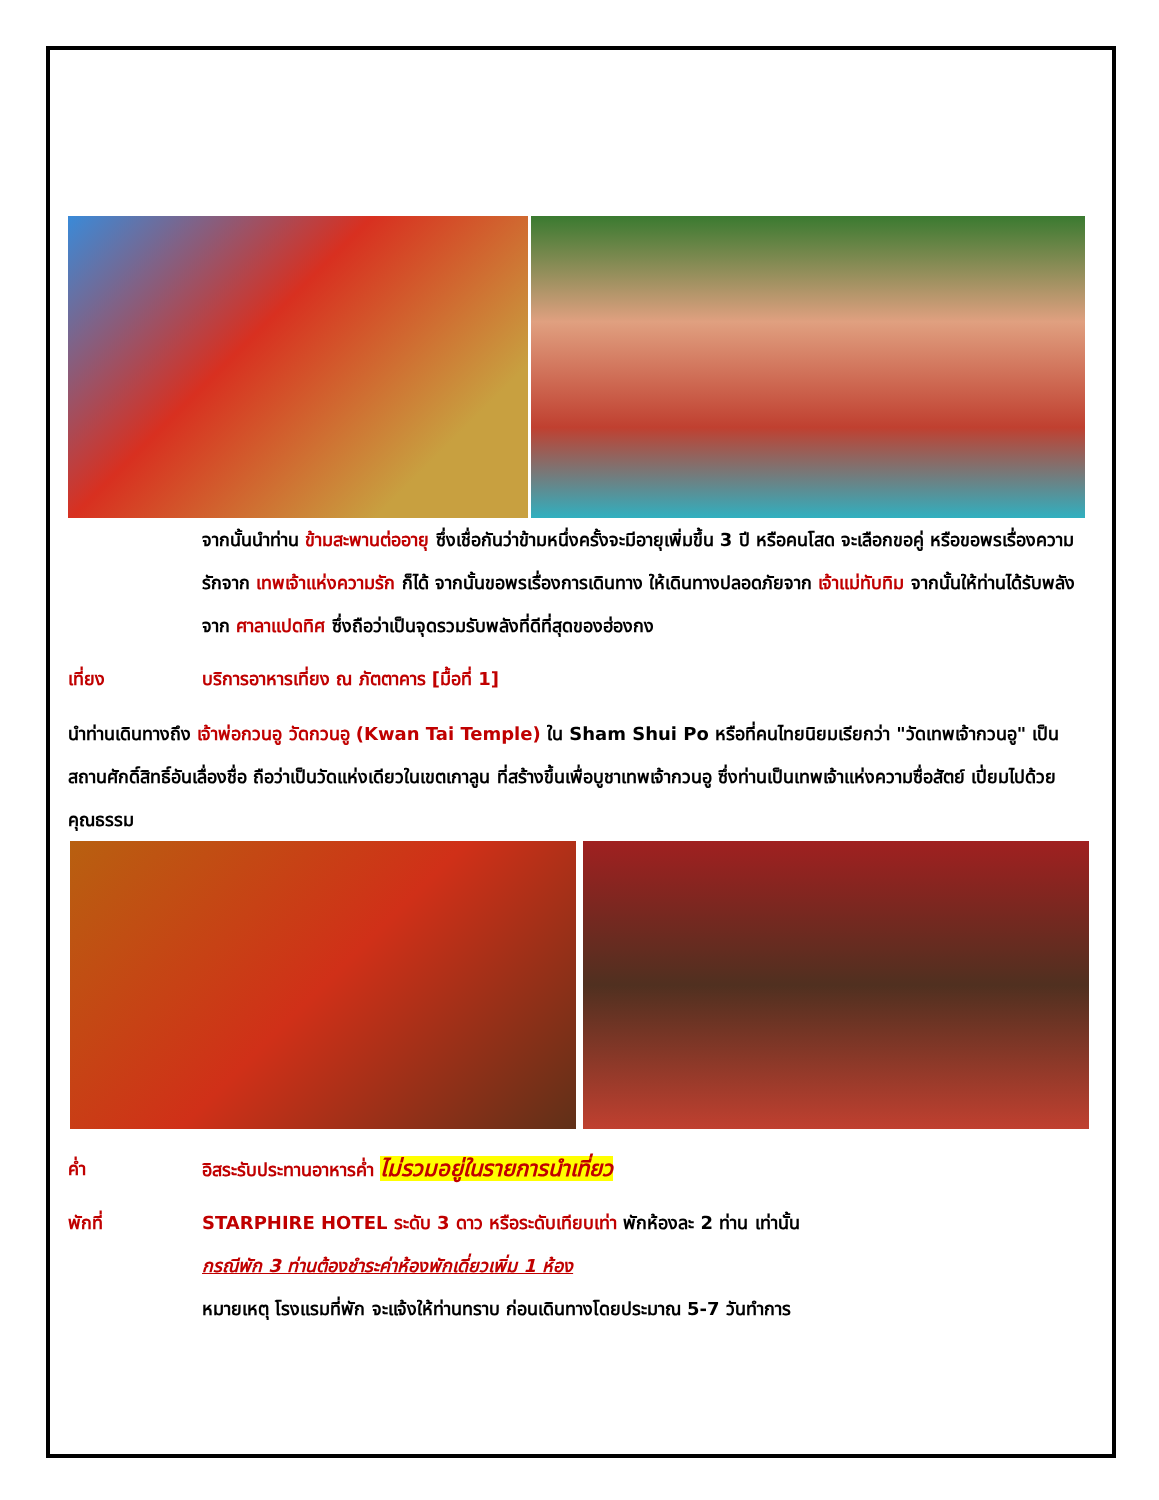จากนั้นนำท่าน ข้ามสะพานต่ออายุ ซึ่งเชื่อกันว่าข้ามหนึ่งครั้งจะมีอายุเพิ่มขึ้น 3 ปี หรือคนโสด จะเลือกขอคู่ หรือขอพรเรื่องความรักจาก เทพเจ้าแห่งความรัก ก็ได้ จากนั้นขอพรเรื่องการเดินทาง ให้เดินทางปลอดภัยจาก เจ้าแม่ทับทิม จากนั้นให้ท่านได้รับพลังจาก ศาลาแปดทิศ ซึ่งถือว่าเป็นจุดรวมรับพลังที่ดีที่สุดของฮ่องกง
เที่ยง บริการอาหารเที่ยง ณ ภัตตาคาร [มื้อที่ 1]
นำท่านเดินทางถึง เจ้าพ่อกวนอู วัดกวนอู (Kwan Tai Temple) ใน Sham Shui Po หรือที่คนไทยนิยมเรียกว่า "วัดเทพเจ้ากวนอู" เป็นสถานศักดิ์สิทธิ์อันเลื่องชื่อ ถือว่าเป็นวัดแห่งเดียวในเขตเกาลูน ที่สร้างขึ้นเพื่อบูชาเทพเจ้ากวนอู ซึ่งท่านเป็นเทพเจ้าแห่งความซื่อสัตย์ เปี่ยมไปด้วยคุณธรรม
ค่ำ อิสระรับประทานอาหารค่ำ ไม่รวมอยู่ในรายการนำเที่ยว
พักที่ STARPHIRE HOTEL ระดับ 3 ดาว หรือระดับเทียบเท่า พักห้องละ 2 ท่าน เท่านั้น
กรณีพัก 3 ท่านต้องชำระค่าห้องพักเดี่ยวเพิ่ม 1 ห้อง
หมายเหตุ โรงแรมที่พัก จะแจ้งให้ท่านทราบ ก่อนเดินทางโดยประมาณ 5-7 วันทำการ